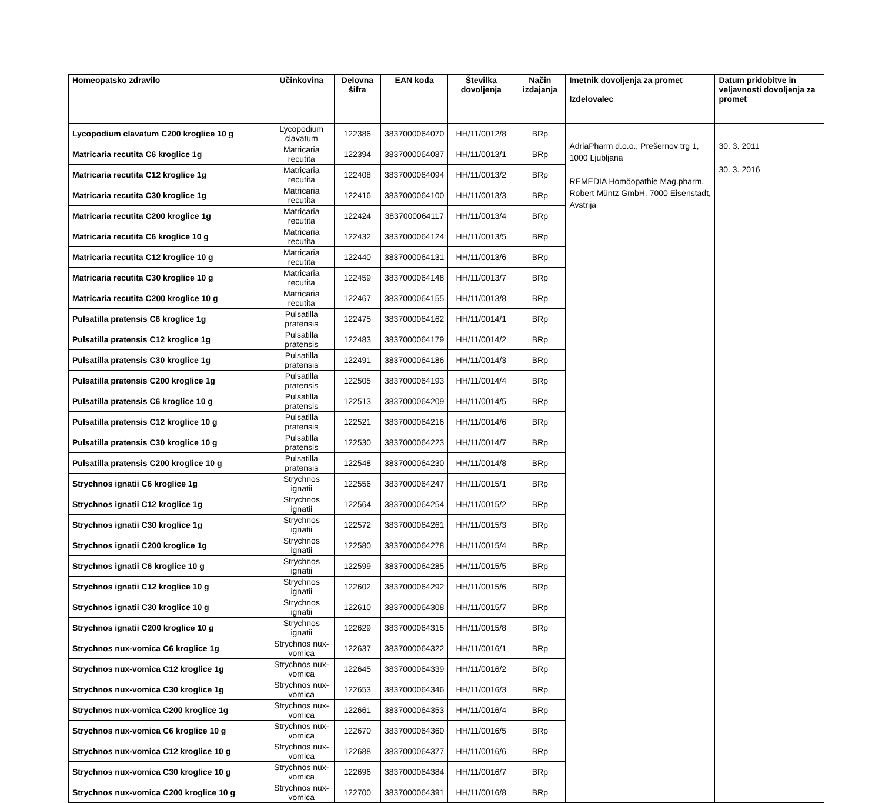| Homeopatsko zdravilo | Učinkovina | Delovna šifra | EAN koda | Številka dovoljenja | Način izdajanja | Imetnik dovoljenja za promet Izdelovalec | Datum pridobitve in veljavnosti dovoljenja za promet |
| --- | --- | --- | --- | --- | --- | --- | --- |
| Lycopodium clavatum C200 kroglice 10 g | Lycopodium clavatum | 122386 | 3837000064070 | HH/11/0012/8 | BRp | AdriaPharm d.o.o., Prešernov trg 1, 1000 Ljubljana REMEDIA Homöopathie Mag.pharm. Robert Müntz GmbH, 7000 Eisenstadt, Avstrija | 30. 3. 2011 30. 3. 2016 |
| Matricaria recutita C6 kroglice 1g | Matricaria recutita | 122394 | 3837000064087 | HH/11/0013/1 | BRp | | |
| Matricaria recutita C12 kroglice 1g | Matricaria recutita | 122408 | 3837000064094 | HH/11/0013/2 | BRp | | |
| Matricaria recutita C30 kroglice 1g | Matricaria recutita | 122416 | 3837000064100 | HH/11/0013/3 | BRp | | |
| Matricaria recutita C200 kroglice 1g | Matricaria recutita | 122424 | 3837000064117 | HH/11/0013/4 | BRp | | |
| Matricaria recutita C6 kroglice 10 g | Matricaria recutita | 122432 | 3837000064124 | HH/11/0013/5 | BRp | | |
| Matricaria recutita C12 kroglice 10 g | Matricaria recutita | 122440 | 3837000064131 | HH/11/0013/6 | BRp | | |
| Matricaria recutita C30 kroglice 10 g | Matricaria recutita | 122459 | 3837000064148 | HH/11/0013/7 | BRp | | |
| Matricaria recutita C200 kroglice 10 g | Matricaria recutita | 122467 | 3837000064155 | HH/11/0013/8 | BRp | | |
| Pulsatilla pratensis C6 kroglice 1g | Pulsatilla pratensis | 122475 | 3837000064162 | HH/11/0014/1 | BRp | | |
| Pulsatilla pratensis C12 kroglice 1g | Pulsatilla pratensis | 122483 | 3837000064179 | HH/11/0014/2 | BRp | | |
| Pulsatilla pratensis C30 kroglice 1g | Pulsatilla pratensis | 122491 | 3837000064186 | HH/11/0014/3 | BRp | | |
| Pulsatilla pratensis C200 kroglice 1g | Pulsatilla pratensis | 122505 | 3837000064193 | HH/11/0014/4 | BRp | | |
| Pulsatilla pratensis C6 kroglice 10 g | Pulsatilla pratensis | 122513 | 3837000064209 | HH/11/0014/5 | BRp | | |
| Pulsatilla pratensis C12 kroglice 10 g | Pulsatilla pratensis | 122521 | 3837000064216 | HH/11/0014/6 | BRp | | |
| Pulsatilla pratensis C30 kroglice 10 g | Pulsatilla pratensis | 122530 | 3837000064223 | HH/11/0014/7 | BRp | | |
| Pulsatilla pratensis C200 kroglice 10 g | Pulsatilla pratensis | 122548 | 3837000064230 | HH/11/0014/8 | BRp | | |
| Strychnos ignatii C6 kroglice 1g | Strychnos ignatii | 122556 | 3837000064247 | HH/11/0015/1 | BRp | | |
| Strychnos ignatii C12 kroglice 1g | Strychnos ignatii | 122564 | 3837000064254 | HH/11/0015/2 | BRp | | |
| Strychnos ignatii C30 kroglice 1g | Strychnos ignatii | 122572 | 3837000064261 | HH/11/0015/3 | BRp | | |
| Strychnos ignatii C200 kroglice 1g | Strychnos ignatii | 122580 | 3837000064278 | HH/11/0015/4 | BRp | | |
| Strychnos ignatii C6 kroglice 10 g | Strychnos ignatii | 122599 | 3837000064285 | HH/11/0015/5 | BRp | | |
| Strychnos ignatii C12 kroglice 10 g | Strychnos ignatii | 122602 | 3837000064292 | HH/11/0015/6 | BRp | | |
| Strychnos ignatii C30 kroglice 10 g | Strychnos ignatii | 122610 | 3837000064308 | HH/11/0015/7 | BRp | | |
| Strychnos ignatii C200 kroglice 10 g | Strychnos ignatii | 122629 | 3837000064315 | HH/11/0015/8 | BRp | | |
| Strychnos nux-vomica C6 kroglice 1g | Strychnos nux-vomica | 122637 | 3837000064322 | HH/11/0016/1 | BRp | | |
| Strychnos nux-vomica C12 kroglice 1g | Strychnos nux-vomica | 122645 | 3837000064339 | HH/11/0016/2 | BRp | | |
| Strychnos nux-vomica C30 kroglice 1g | Strychnos nux-vomica | 122653 | 3837000064346 | HH/11/0016/3 | BRp | | |
| Strychnos nux-vomica C200 kroglice 1g | Strychnos nux-vomica | 122661 | 3837000064353 | HH/11/0016/4 | BRp | | |
| Strychnos nux-vomica C6 kroglice 10 g | Strychnos nux-vomica | 122670 | 3837000064360 | HH/11/0016/5 | BRp | | |
| Strychnos nux-vomica C12 kroglice 10 g | Strychnos nux-vomica | 122688 | 3837000064377 | HH/11/0016/6 | BRp | | |
| Strychnos nux-vomica C30 kroglice 10 g | Strychnos nux-vomica | 122696 | 3837000064384 | HH/11/0016/7 | BRp | | |
| Strychnos nux-vomica C200 kroglice 10 g | Strychnos nux-vomica | 122700 | 3837000064391 | HH/11/0016/8 | BRp | | |